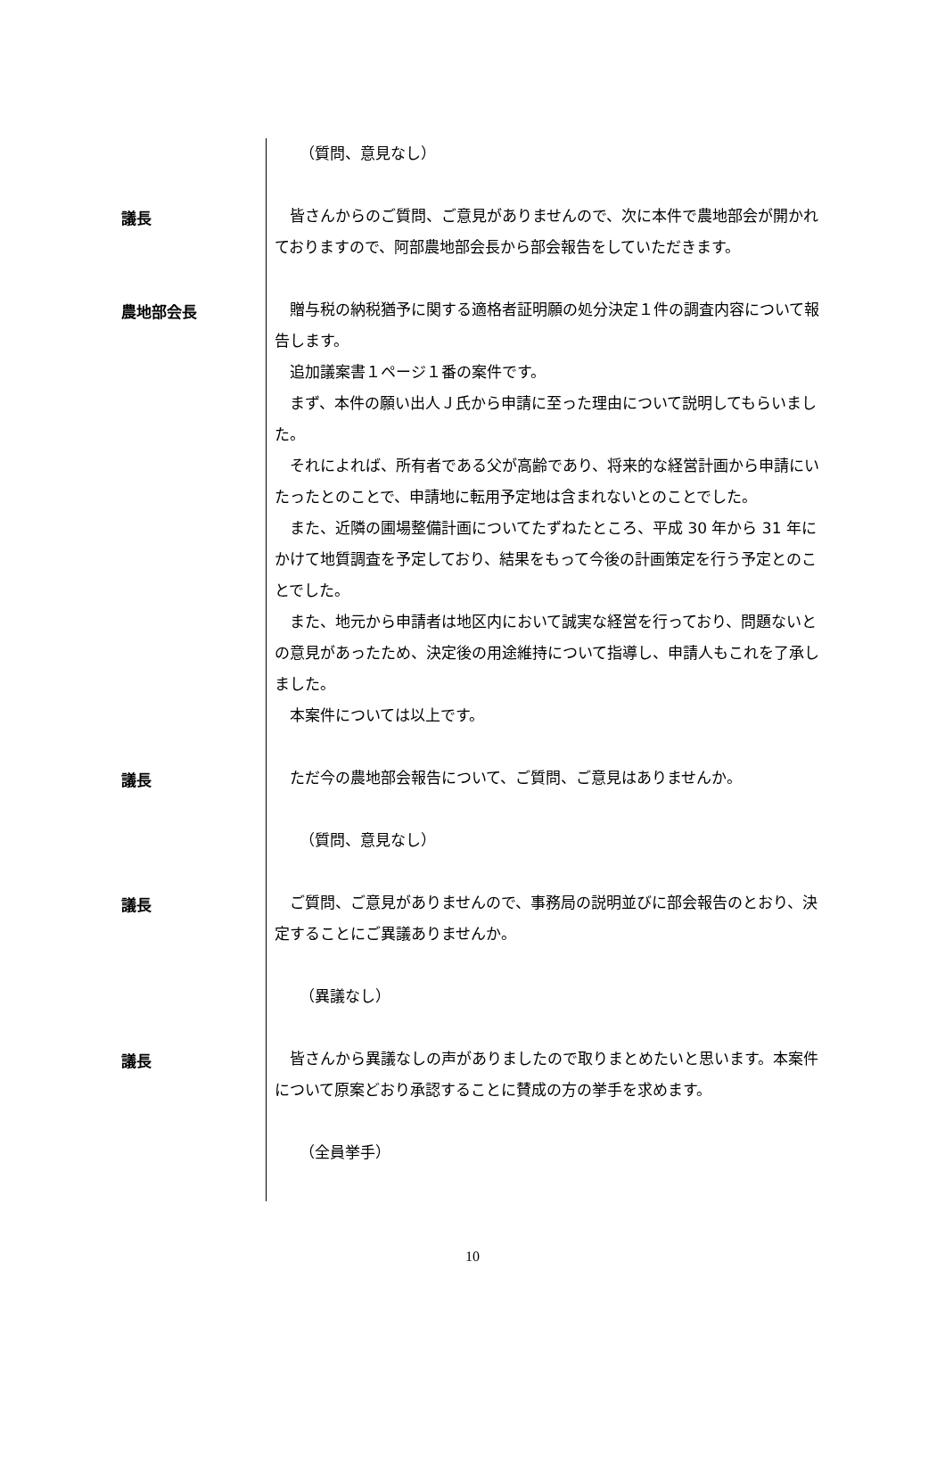（質問、意見なし）
議長
皆さんからのご質問、ご意見がありませんので、次に本件で農地部会が開かれておりますので、阿部農地部会長から部会報告をしていただきます。
農地部会長
贈与税の納税猶予に関する適格者証明願の処分決定１件の調査内容について報告します。
追加議案書１ページ１番の案件です。
まず、本件の願い出人Ｊ氏から申請に至った理由について説明してもらいました。
それによれば、所有者である父が高齢であり、将来的な経営計画から申請にいたったとのことで、申請地に転用予定地は含まれないとのことでした。
また、近隣の圃場整備計画についてたずねたところ、平成 30 年から 31 年にかけて地質調査を予定しており、結果をもって今後の計画策定を行う予定とのことでした。
また、地元から申請者は地区内において誠実な経営を行っており、問題ないとの意見があったため、決定後の用途維持について指導し、申請人もこれを了承しました。
本案件については以上です。
議長
ただ今の農地部会報告について、ご質問、ご意見はありませんか。
（質問、意見なし）
議長
ご質問、ご意見がありませんので、事務局の説明並びに部会報告のとおり、決定することにご異議ありませんか。
（異議なし）
議長
皆さんから異議なしの声がありましたので取りまとめたいと思います。本案件について原案どおり承認することに賛成の方の挙手を求めます。
（全員挙手）
10